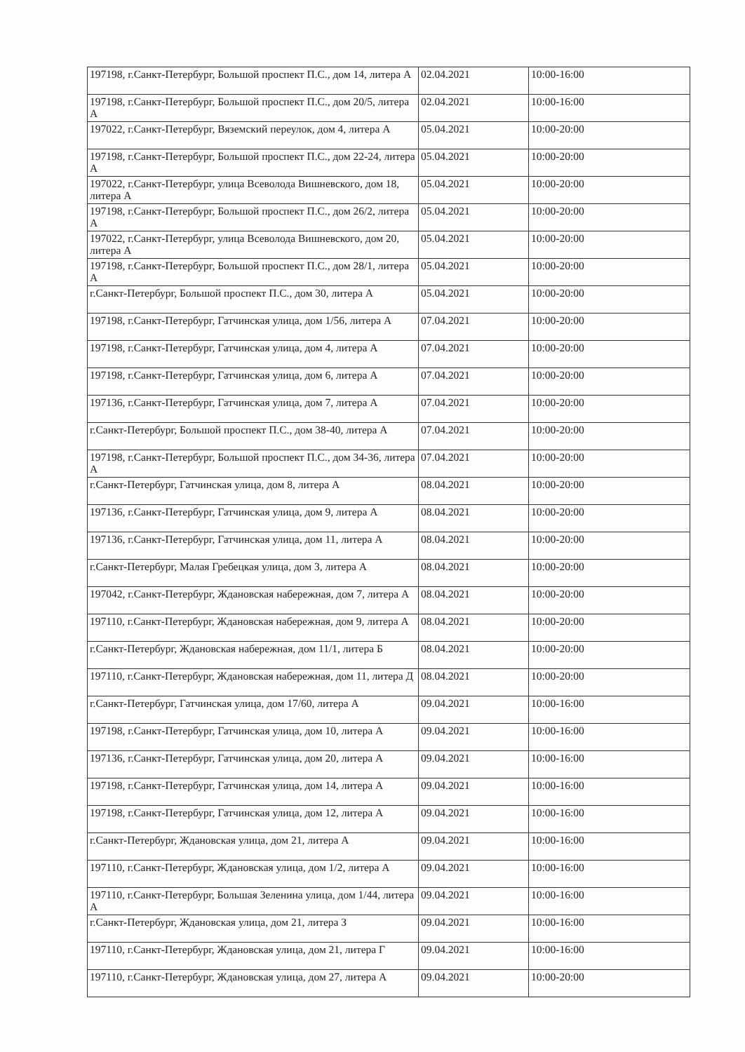| 197198, г.Санкт-Петербург, Большой проспект П.С., дом 14, литера А | 02.04.2021 | 10:00-16:00 |
| 197198, г.Санкт-Петербург, Большой проспект П.С., дом 20/5, литера А | 02.04.2021 | 10:00-16:00 |
| 197022, г.Санкт-Петербург, Вяземский переулок, дом 4, литера А | 05.04.2021 | 10:00-20:00 |
| 197198, г.Санкт-Петербург, Большой проспект П.С., дом 22-24, литера А | 05.04.2021 | 10:00-20:00 |
| 197022, г.Санкт-Петербург, улица Всеволода Вишневского, дом 18, литера А | 05.04.2021 | 10:00-20:00 |
| 197198, г.Санкт-Петербург, Большой проспект П.С., дом 26/2, литера А | 05.04.2021 | 10:00-20:00 |
| 197022, г.Санкт-Петербург, улица Всеволода Вишневского, дом 20, литера А | 05.04.2021 | 10:00-20:00 |
| 197198, г.Санкт-Петербург, Большой проспект П.С., дом 28/1, литера А | 05.04.2021 | 10:00-20:00 |
| г.Санкт-Петербург, Большой проспект П.С., дом 30, литера А | 05.04.2021 | 10:00-20:00 |
| 197198, г.Санкт-Петербург, Гатчинская улица, дом 1/56, литера А | 07.04.2021 | 10:00-20:00 |
| 197198, г.Санкт-Петербург, Гатчинская улица, дом 4, литера А | 07.04.2021 | 10:00-20:00 |
| 197198, г.Санкт-Петербург, Гатчинская улица, дом 6, литера А | 07.04.2021 | 10:00-20:00 |
| 197136, г.Санкт-Петербург, Гатчинская улица, дом 7, литера А | 07.04.2021 | 10:00-20:00 |
| г.Санкт-Петербург, Большой проспект П.С., дом 38-40, литера А | 07.04.2021 | 10:00-20:00 |
| 197198, г.Санкт-Петербург, Большой проспект П.С., дом 34-36, литера А | 07.04.2021 | 10:00-20:00 |
| г.Санкт-Петербург, Гатчинская улица, дом 8, литера А | 08.04.2021 | 10:00-20:00 |
| 197136, г.Санкт-Петербург, Гатчинская улица, дом 9, литера А | 08.04.2021 | 10:00-20:00 |
| 197136, г.Санкт-Петербург, Гатчинская улица, дом 11, литера А | 08.04.2021 | 10:00-20:00 |
| г.Санкт-Петербург, Малая Гребецкая улица, дом 3, литера А | 08.04.2021 | 10:00-20:00 |
| 197042, г.Санкт-Петербург, Ждановская набережная, дом 7, литера А | 08.04.2021 | 10:00-20:00 |
| 197110, г.Санкт-Петербург, Ждановская набережная, дом 9, литера А | 08.04.2021 | 10:00-20:00 |
| г.Санкт-Петербург, Ждановская набережная, дом 11/1, литера Б | 08.04.2021 | 10:00-20:00 |
| 197110, г.Санкт-Петербург, Ждановская набережная, дом 11, литера Д | 08.04.2021 | 10:00-20:00 |
| г.Санкт-Петербург, Гатчинская улица, дом 17/60, литера А | 09.04.2021 | 10:00-16:00 |
| 197198, г.Санкт-Петербург, Гатчинская улица, дом 10, литера А | 09.04.2021 | 10:00-16:00 |
| 197136, г.Санкт-Петербург, Гатчинская улица, дом 20, литера А | 09.04.2021 | 10:00-16:00 |
| 197198, г.Санкт-Петербург, Гатчинская улица, дом 14, литера А | 09.04.2021 | 10:00-16:00 |
| 197198, г.Санкт-Петербург, Гатчинская улица, дом 12, литера А | 09.04.2021 | 10:00-16:00 |
| г.Санкт-Петербург, Ждановская улица, дом 21, литера А | 09.04.2021 | 10:00-16:00 |
| 197110, г.Санкт-Петербург, Ждановская улица, дом 1/2, литера А | 09.04.2021 | 10:00-16:00 |
| 197110, г.Санкт-Петербург, Большая Зеленина улица, дом 1/44, литера А | 09.04.2021 | 10:00-16:00 |
| г.Санкт-Петербург, Ждановская улица, дом 21, литера З | 09.04.2021 | 10:00-16:00 |
| 197110, г.Санкт-Петербург, Ждановская улица, дом 21, литера Г | 09.04.2021 | 10:00-16:00 |
| 197110, г.Санкт-Петербург, Ждановская улица, дом 27, литера А | 09.04.2021 | 10:00-20:00 |